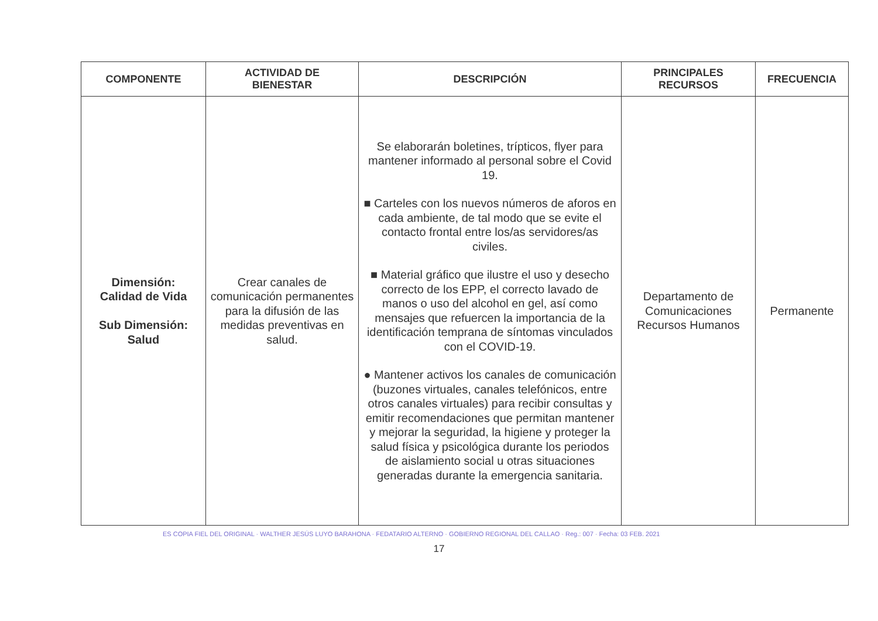| COMPONENTE | ACTIVIDAD DE BIENESTAR | DESCRIPCIÓN | PRINCIPALES RECURSOS | FRECUENCIA |
| --- | --- | --- | --- | --- |
| Dimensión: Calidad de Vida Sub Dimensión: Salud | Crear canales de comunicación permanentes para la difusión de las medidas preventivas en salud. | Se elaborarán boletines, trípticos, flyer para mantener informado al personal sobre el Covid 19. ■ Carteles con los nuevos números de aforos en cada ambiente, de tal modo que se evite el contacto frontal entre los/as servidores/as civiles. ■ Material gráfico que ilustre el uso y desecho correcto de los EPP, el correcto lavado de manos o uso del alcohol en gel, así como mensajes que refuercen la importancia de la identificación temprana de síntomas vinculados con el COVID-19. ● Mantener activos los canales de comunicación (buzones virtuales, canales telefónicos, entre otros canales virtuales) para recibir consultas y emitir recomendaciones que permitan mantener y mejorar la seguridad, la higiene y proteger la salud física y psicológica durante los periodos de aislamiento social u otras situaciones generadas durante la emergencia sanitaria. | Departamento de Comunicaciones Recursos Humanos | Permanente |
ES COPIA FIEL DEL ORIGINAL · WALTHER JESÚS LUYO BARAHONA · FEDATARIO ALTERNO · GOBIERNO REGIONAL DEL CALLAO · Reg.: 007 · Fecha: 03 FEB. 2021
17